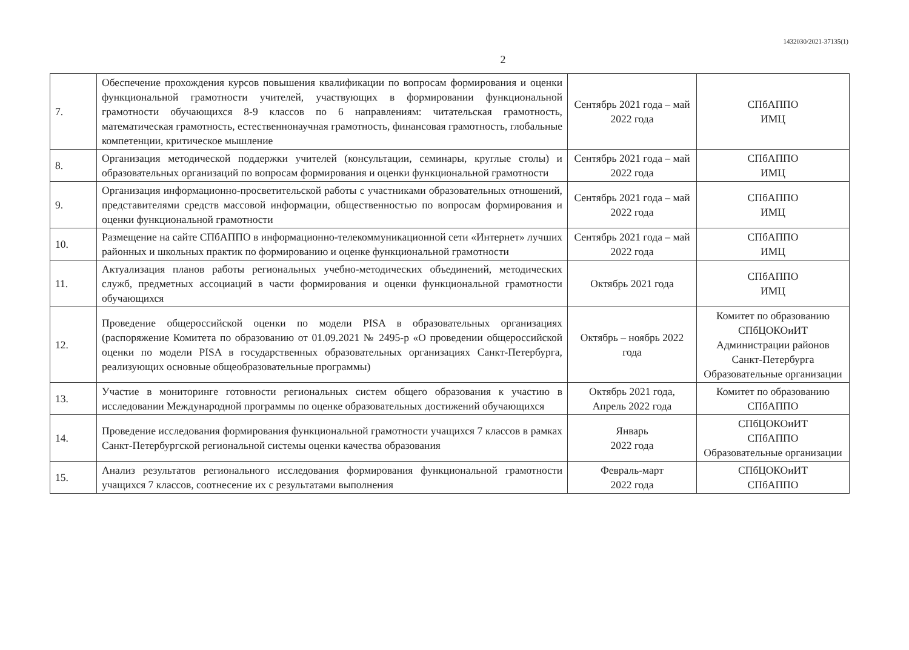1432030/2021-37135(1)
2
| 7. | Обеспечение прохождения курсов повышения квалификации по вопросам формирования и оценки функциональной грамотности учителей, участвующих в формировании функциональной грамотности обучающихся 8-9 классов по 6 направлениям: читательская грамотность, математическая грамотность, естественнонаучная грамотность, финансовая грамотность, глобальные компетенции, критическое мышление | Сентябрь 2021 года – май 2022 года | СПбАППО ИМЦ |
| 8. | Организация методической поддержки учителей (консультации, семинары, круглые столы) и образовательных организаций по вопросам формирования и оценки функциональной грамотности | Сентябрь 2021 года – май 2022 года | СПбАППО ИМЦ |
| 9. | Организация информационно-просветительской работы с участниками образовательных отношений, представителями средств массовой информации, общественностью по вопросам формирования и оценки функциональной грамотности | Сентябрь 2021 года – май 2022 года | СПбАППО ИМЦ |
| 10. | Размещение на сайте СПбАППО в информационно-телекоммуникационной сети «Интернет» лучших районных и школьных практик по формированию и оценке функциональной грамотности | Сентябрь 2021 года – май 2022 года | СПбАППО ИМЦ |
| 11. | Актуализация планов работы региональных учебно-методических объединений, методических служб, предметных ассоциаций в части формирования и оценки функциональной грамотности обучающихся | Октябрь 2021 года | СПбАППО ИМЦ |
| 12. | Проведение общероссийской оценки по модели PISA в образовательных организациях (распоряжение Комитета по образованию от 01.09.2021 № 2495-р «О проведении общероссийской оценки по модели PISA в государственных образовательных организациях Санкт-Петербурга, реализующих основные общеобразовательные программы) | Октябрь – ноябрь 2022 года | Комитет по образованию СПбЦОКОиИТ Администрации районов Санкт-Петербурга Образовательные организации |
| 13. | Участие в мониторинге готовности региональных систем общего образования к участию в исследовании Международной программы по оценке образовательных достижений обучающихся | Октябрь 2021 года, Апрель 2022 года | Комитет по образованию СПбАППО |
| 14. | Проведение исследования формирования функциональной грамотности учащихся 7 классов в рамках Санкт-Петербургской региональной системы оценки качества образования | Январь 2022 года | СПбЦОКОиИТ СПбАППО Образовательные организации |
| 15. | Анализ результатов регионального исследования формирования функциональной грамотности учащихся 7 классов, соотнесение их с результатами выполнения | Февраль-март 2022 года | СПбЦОКОиИТ СПбАППО |